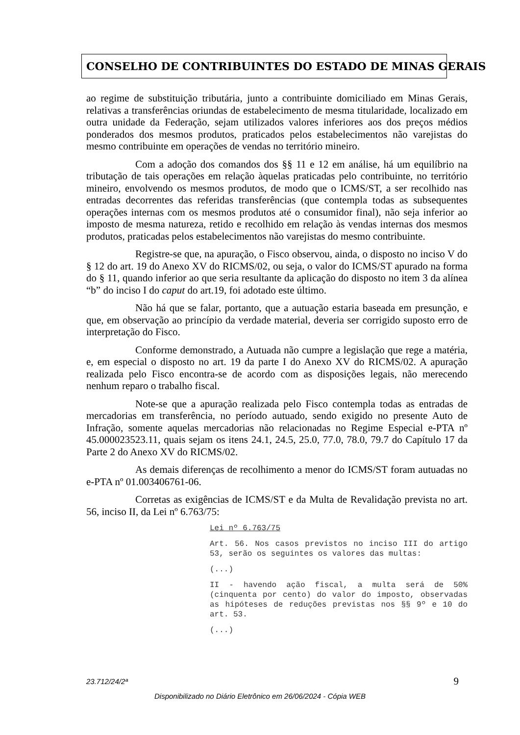CONSELHO DE CONTRIBUINTES DO ESTADO DE MINAS GERAIS
ao regime de substituição tributária, junto a contribuinte domiciliado em Minas Gerais, relativas a transferências oriundas de estabelecimento de mesma titularidade, localizado em outra unidade da Federação, sejam utilizados valores inferiores aos dos preços médios ponderados dos mesmos produtos, praticados pelos estabelecimentos não varejistas do mesmo contribuinte em operações de vendas no território mineiro.
Com a adoção dos comandos dos §§ 11 e 12 em análise, há um equilíbrio na tributação de tais operações em relação àquelas praticadas pelo contribuinte, no território mineiro, envolvendo os mesmos produtos, de modo que o ICMS/ST, a ser recolhido nas entradas decorrentes das referidas transferências (que contempla todas as subsequentes operações internas com os mesmos produtos até o consumidor final), não seja inferior ao imposto de mesma natureza, retido e recolhido em relação às vendas internas dos mesmos produtos, praticadas pelos estabelecimentos não varejistas do mesmo contribuinte.
Registre-se que, na apuração, o Fisco observou, ainda, o disposto no inciso V do § 12 do art. 19 do Anexo XV do RICMS/02, ou seja, o valor do ICMS/ST apurado na forma do § 11, quando inferior ao que seria resultante da aplicação do disposto no item 3 da alínea “b” do inciso I do caput do art.19, foi adotado este último.
Não há que se falar, portanto, que a autuação estaria baseada em presunção, e que, em observação ao princípio da verdade material, deveria ser corrigido suposto erro de interpretação do Fisco.
Conforme demonstrado, a Autuada não cumpre a legislação que rege a matéria, e, em especial o disposto no art. 19 da parte I do Anexo XV do RICMS/02. A apuração realizada pelo Fisco encontra-se de acordo com as disposições legais, não merecendo nenhum reparo o trabalho fiscal.
Note-se que a apuração realizada pelo Fisco contempla todas as entradas de mercadorias em transferência, no período autuado, sendo exigido no presente Auto de Infração, somente aquelas mercadorias não relacionadas no Regime Especial e-PTA nº 45.000023523.11, quais sejam os itens 24.1, 24.5, 25.0, 77.0, 78.0, 79.7 do Capítulo 17 da Parte 2 do Anexo XV do RICMS/02.
As demais diferenças de recolhimento a menor do ICMS/ST foram autuadas no e-PTA nº 01.003406761-06.
Corretas as exigências de ICMS/ST e da Multa de Revalidação prevista no art. 56, inciso II, da Lei nº 6.763/75:
Lei nº 6.763/75
Art. 56. Nos casos previstos no inciso III do artigo 53, serão os seguintes os valores das multas:
(...)
II - havendo ação fiscal, a multa será de 50% (cinquenta por cento) do valor do imposto, observadas as hipóteses de reduções previstas nos §§ 9º e 10 do art. 53.
(...)
23.712/24/2ª 9
Disponibilizado no Diário Eletrônico em 26/06/2024 - Cópia WEB